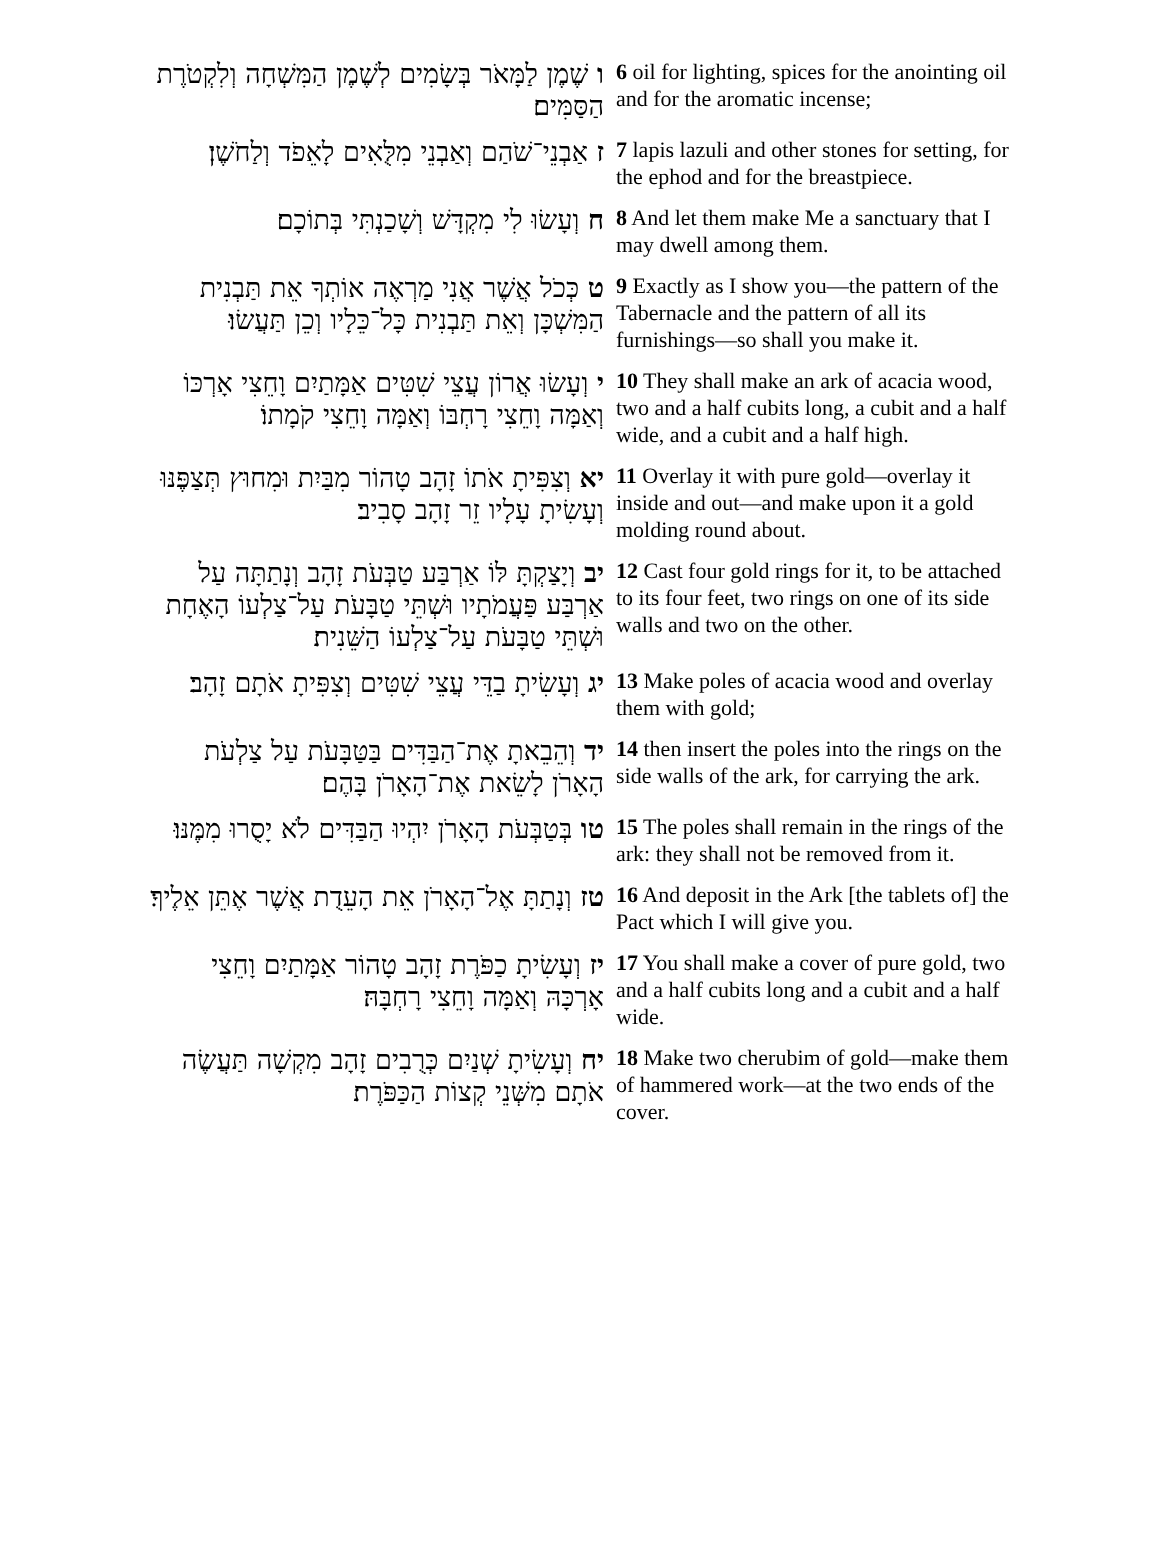| ו שֶׁמֶן לַמָּאֹר בְּשָׂמִים לְשֶׁמֶן הַמִּשְׁחָה וְלִקְטֹרֶת הַסַּמִּים׃ | 6 oil for lighting, spices for the anointing oil and for the aromatic incense; |
| ז אַבְנֵי־שֹׁהַם וְאַבְנֵי מִלֻּאִים לָאֵפֹד וְלַחֹשֶׁן׃ | 7 lapis lazuli and other stones for setting, for the ephod and for the breastpiece. |
| ח וְעָשׂוּ לִי מִקְדָּשׁ וְשָׁכַנְתִּי בְּתוֹכָם׃ | 8 And let them make Me a sanctuary that I may dwell among them. |
| ט כְּכֹל אֲשֶׁר אֲנִי מַרְאֶה אוֹתְךָ אֵת תַּבְנִית הַמִּשְׁכָּן וְאֵת תַּבְנִית כָּל־כֵּלָיו וְכֵן תַּעֲשׂוּ׃ | 9 Exactly as I show you—the pattern of the Tabernacle and the pattern of all its furnishings—so shall you make it. |
| י וְעָשׂוּ אֲרוֹן עֲצֵי שִׁטִּים אַמָּתַיִם וָחֵצִי אָרְכּוֹ וְאַמָּה וָחֵצִי רָחְבּוֹ וְאַמָּה וָחֵצִי קֹמָתוֹ׃ | 10 They shall make an ark of acacia wood, two and a half cubits long, a cubit and a half wide, and a cubit and a half high. |
| יא וְצִפִּיתָ אֹתוֹ זָהָב טָהוֹר מִבַּיִת וּמִחוּץ תְּצַפֶּנּוּ וְעָשִׂיתָ עָלָיו זֵר זָהָב סָבִיב׃ | 11 Overlay it with pure gold—overlay it inside and out—and make upon it a gold molding round about. |
| יב וְיָצַקְתָּ לּוֹ אַרְבַּע טַבְּעֹת זָהָב וְנָתַתָּה עַל אַרְבַּע פַּעֲמֹתָיו וּשְׁתֵּי טַבָּעֹת עַל־צַלְעוֹ הָאֶחָת וּשְׁתֵּי טַבָּעֹת עַל־צַלְעוֹ הַשֵּׁנִית׃ | 12 Cast four gold rings for it, to be attached to its four feet, two rings on one of its side walls and two on the other. |
| יג וְעָשִׂיתָ בַדֵּי עֲצֵי שִׁטִּים וְצִפִּיתָ אֹתָם זָהָב׃ | 13 Make poles of acacia wood and overlay them with gold; |
| יד וְהֵבֵאתָ אֶת־הַבַּדִּים בַּטַּבָּעֹת עַל צַלְעֹת הָאָרֹן לָשֵׂאת אֶת־הָאָרֹן בָּהֶם׃ | 14 then insert the poles into the rings on the side walls of the ark, for carrying the ark. |
| טו בְּטַבְּעֹת הָאָרֹן יִהְיוּ הַבַּדִּים לֹא יָסֻרוּ מִמֶּנּוּ׃ | 15 The poles shall remain in the rings of the ark: they shall not be removed from it. |
| טז וְנָתַתָּ אֶל־הָאָרֹן אֵת הָעֵדֻת אֲשֶׁר אֶתֵּן אֵלֶיךָ׃ | 16 And deposit in the Ark [the tablets of] the Pact which I will give you. |
| יז וְעָשִׂיתָ כַפֹּרֶת זָהָב טָהוֹר אַמָּתַיִם וָחֵצִי אָרְכָּהּ וְאַמָּה וָחֵצִי רָחְבָּהּ׃ | 17 You shall make a cover of pure gold, two and a half cubits long and a cubit and a half wide. |
| יח וְעָשִׂיתָ שְׁנַיִם כְּרֻבִים זָהָב מִקְשָׁה תַּעֲשֶׂה אֹתָם מִשְּׁנֵי קְצוֹת הַכַּפֹּרֶת׃ | 18 Make two cherubim of gold—make them of hammered work—at the two ends of the cover. |